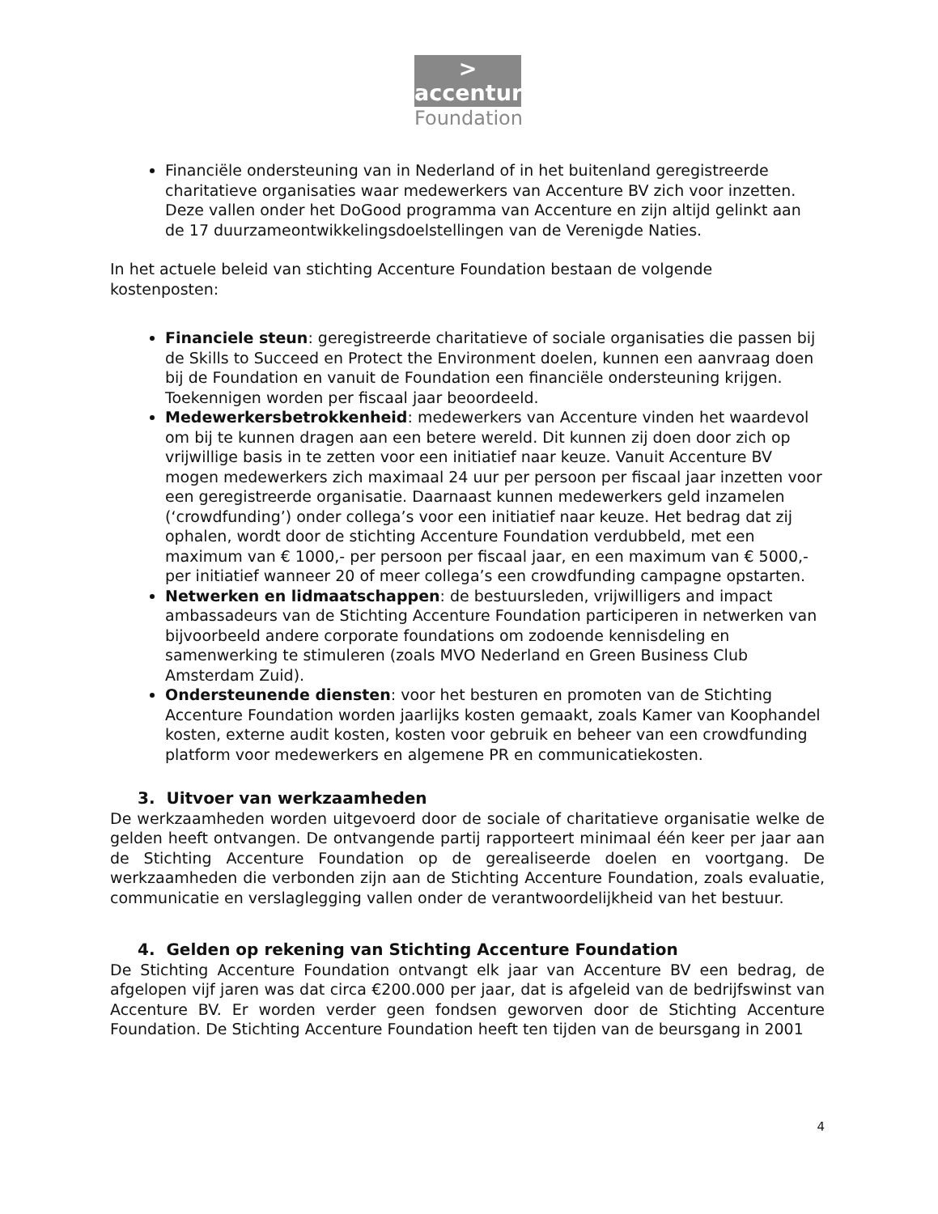>
accenture
Foundation
Financiële ondersteuning van in Nederland of in het buitenland geregistreerde charitatieve organisaties waar medewerkers van Accenture BV zich voor inzetten. Deze vallen onder het DoGood programma van Accenture en zijn altijd gelinkt aan de 17 duurzameontwikkelingsdoelstellingen van de Verenigde Naties.
In het actuele beleid van stichting Accenture Foundation bestaan de volgende kostenposten:
Financiele steun: geregistreerde charitatieve of sociale organisaties die passen bij de Skills to Succeed en Protect the Environment doelen, kunnen een aanvraag doen bij de Foundation en vanuit de Foundation een financiële ondersteuning krijgen. Toekennigen worden per fiscaal jaar beoordeeld.
Medewerkersbetrokkenheid: medewerkers van Accenture vinden het waardevol om bij te kunnen dragen aan een betere wereld. Dit kunnen zij doen door zich op vrijwillige basis in te zetten voor een initiatief naar keuze. Vanuit Accenture BV mogen medewerkers zich maximaal 24 uur per persoon per fiscaal jaar inzetten voor een geregistreerde organisatie. Daarnaast kunnen medewerkers geld inzamelen (‘crowdfunding’) onder collega’s voor een initiatief naar keuze. Het bedrag dat zij ophalen, wordt door de stichting Accenture Foundation verdubbeld, met een maximum van € 1000,- per persoon per fiscaal jaar, en een maximum van € 5000,- per initiatief wanneer 20 of meer collega’s een crowdfunding campagne opstarten.
Netwerken en lidmaatschappen: de bestuursleden, vrijwilligers and impact ambassadeurs van de Stichting Accenture Foundation participeren in netwerken van bijvoorbeeld andere corporate foundations om zodoende kennisdeling en samenwerking te stimuleren (zoals MVO Nederland en Green Business Club Amsterdam Zuid).
Ondersteunende diensten: voor het besturen en promoten van de Stichting Accenture Foundation worden jaarlijks kosten gemaakt, zoals Kamer van Koophandel kosten, externe audit kosten, kosten voor gebruik en beheer van een crowdfunding platform voor medewerkers en algemene PR en communicatiekosten.
3. Uitvoer van werkzaamheden
De werkzaamheden worden uitgevoerd door de sociale of charitatieve organisatie welke de gelden heeft ontvangen. De ontvangende partij rapporteert minimaal één keer per jaar aan de Stichting Accenture Foundation op de gerealiseerde doelen en voortgang. De werkzaamheden die verbonden zijn aan de Stichting Accenture Foundation, zoals evaluatie, communicatie en verslaglegging vallen onder de verantwoordelijkheid van het bestuur.
4. Gelden op rekening van Stichting Accenture Foundation
De Stichting Accenture Foundation ontvangt elk jaar van Accenture BV een bedrag, de afgelopen vijf jaren was dat circa €200.000 per jaar, dat is afgeleid van de bedrijfswinst van Accenture BV. Er worden verder geen fondsen geworven door de Stichting Accenture Foundation. De Stichting Accenture Foundation heeft ten tijden van de beursgang in 2001
4